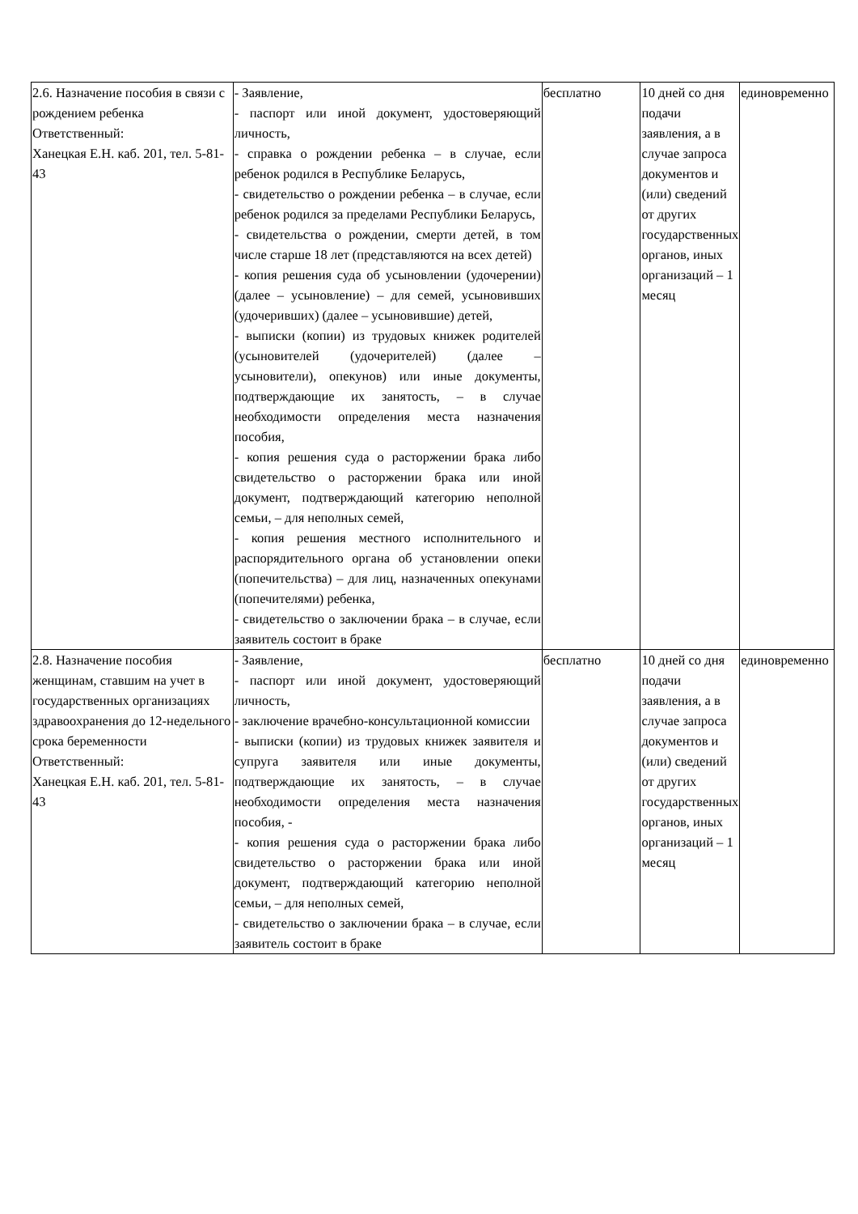| 2.6. Назначение пособия в связи с рождением ребенка Ответственный: Ханецкая Е.Н. каб. 201, тел. 5-81-43 | - Заявление, - паспорт или иной документ, удостоверяющий личность, - справка о рождении ребенка – в случае, если ребенок родился в Республике Беларусь, - свидетельство о рождении ребенка – в случае, если ребенок родился за пределами Республики Беларусь, - свидетельства о рождении, смерти детей, в том числе старше 18 лет (представляются на всех детей) - копия решения суда об усыновлении (удочерении) (далее – усыновление) – для семей, усыновивших (удочеривших) (далее – усыновившие) детей, - выписки (копии) из трудовых книжек родителей (усыновителей (удочерителей) (далее – усыновители), опекунов) или иные документы, подтверждающие их занятость, – в случае необходимости определения места назначения пособия, - копия решения суда о расторжении брака либо свидетельство о расторжении брака или иной документ, подтверждающий категорию неполной семьи, – для неполных семей, - копия решения местного исполнительного и распорядительного органа об установлении опеки (попечительства) – для лиц, назначенных опекунами (попечителями) ребенка, - свидетельство о заключении брака – в случае, если заявитель состоит в браке | бесплатно | 10 дней со дня подачи заявления, а в случае запроса документов и (или) сведений от других государственных органов, иных организаций – 1 месяц | единовременно |
| 2.8. Назначение пособия женщинам, ставшим на учет в государственных организациях здравоохранения до 12-недельного срока беременности Ответственный: Ханецкая Е.Н. каб. 201, тел. 5-81-43 | - Заявление, - паспорт или иной документ, удостоверяющий личность, - заключение врачебно-консультационной комиссии - выписки (копии) из трудовых книжек заявителя и супруга заявителя или иные документы, подтверждающие их занятость, – в случае необходимости определения места назначения пособия, - - копия решения суда о расторжении брака либо свидетельство о расторжении брака или иной документ, подтверждающий категорию неполной семьи, – для неполных семей, - свидетельство о заключении брака – в случае, если заявитель состоит в браке | бесплатно | 10 дней со дня подачи заявления, а в случае запроса документов и (или) сведений от других государственных органов, иных организаций – 1 месяц | единовременно |